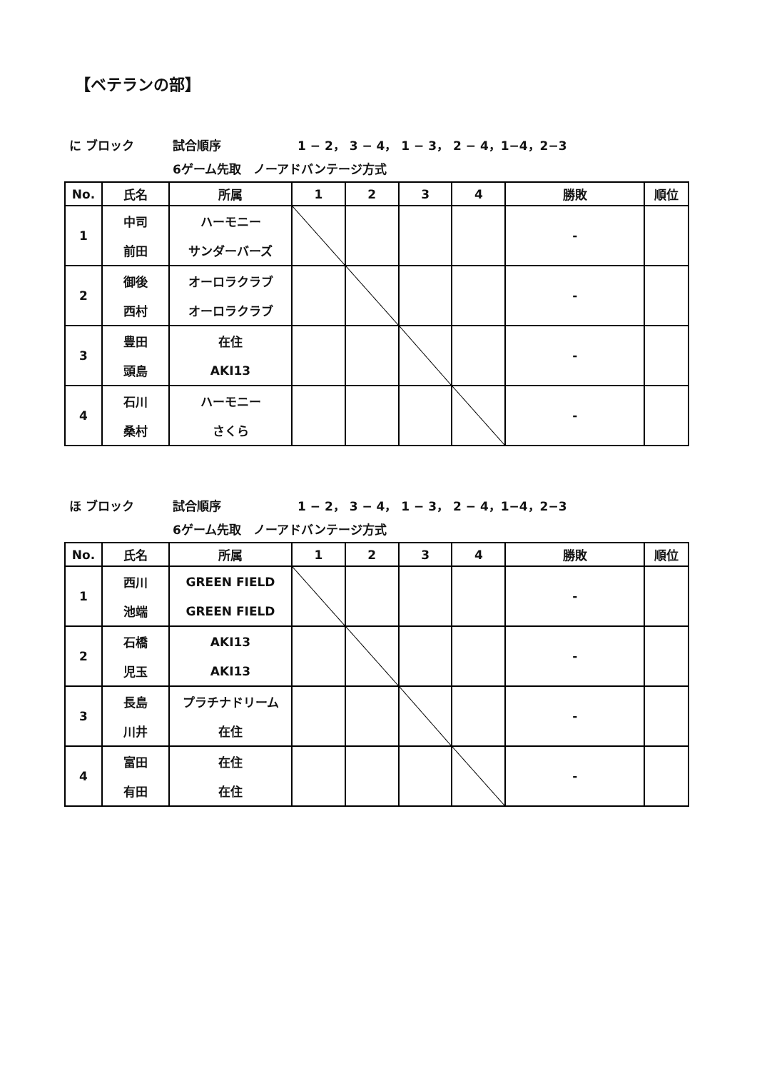【ベテランの部】
に ブロック 試合順序 1 − 2， 3 − 4， 1 − 3， 2 − 4，1−4，2−3
6ゲーム先取　ノーアドバンテージ方式
| No. | 氏名 | 所属 | 1 | 2 | 3 | 4 | 勝敗 | 順位 |
| --- | --- | --- | --- | --- | --- | --- | --- | --- |
| 1 | 中司 | ハーモニー | | | | | - | |
| | 前田 | サンダーバーズ | | | | | | |
| 2 | 御後 | オーロラクラブ | | | | | - | |
| | 西村 | オーロラクラブ | | | | | | |
| 3 | 豊田 | 在住 | | | | | - | |
| | 頭島 | AKI13 | | | | | | |
| 4 | 石川 | ハーモニー | | | | | - | |
| | 桑村 | さくら | | | | | | |
ほ ブロック 試合順序 1 − 2， 3 − 4， 1 − 3， 2 − 4，1−4，2−3
6ゲーム先取　ノーアドバンテージ方式
| No. | 氏名 | 所属 | 1 | 2 | 3 | 4 | 勝敗 | 順位 |
| --- | --- | --- | --- | --- | --- | --- | --- | --- |
| 1 | 西川 | GREEN FIELD | | | | | - | |
| | 池端 | GREEN FIELD | | | | | | |
| 2 | 石橋 | AKI13 | | | | | - | |
| | 児玉 | AKI13 | | | | | | |
| 3 | 長島 | プラチナドリーム | | | | | - | |
| | 川井 | 在住 | | | | | | |
| 4 | 富田 | 在住 | | | | | - | |
| | 有田 | 在住 | | | | | | |